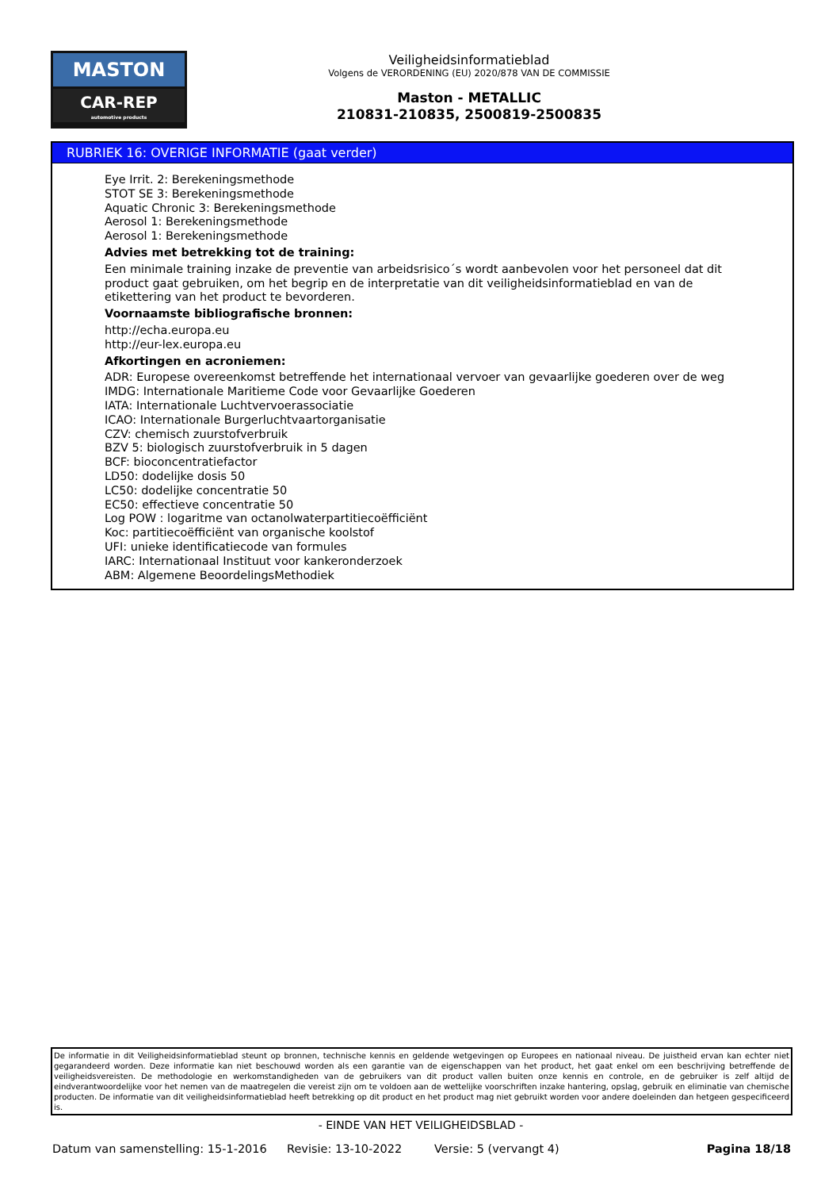MASTON
CAR-REP
automotive products
Veiligheidsinformatieblad
Volgens de VERORDENING (EU) 2020/878 VAN DE COMMISSIE
Maston - METALLIC
210831-210835, 2500819-2500835
RUBRIEK 16: OVERIGE INFORMATIE (gaat verder)
Eye Irrit. 2: Berekeningsmethode
STOT SE 3: Berekeningsmethode
Aquatic Chronic 3: Berekeningsmethode
Aerosol 1: Berekeningsmethode
Aerosol 1: Berekeningsmethode
Advies met betrekking tot de training:
Een minimale training inzake de preventie van arbeidsrisico´s wordt aanbevolen voor het personeel dat dit product gaat gebruiken, om het begrip en de interpretatie van dit veiligheidsinformatieblad en van de etikettering van het product te bevorderen.
Voornaamste bibliografische bronnen:
http://echa.europa.eu
http://eur-lex.europa.eu
Afkortingen en acroniemen:
ADR: Europese overeenkomst betreffende het internationaal vervoer van gevaarlijke goederen over de weg
IMDG: Internationale Maritieme Code voor Gevaarlijke Goederen
IATA: Internationale Luchtvervoerassociatie
ICAO: Internationale Burgerluchtvaartorganisatie
CZV: chemisch zuurstofverbruik
BZV 5: biologisch zuurstofverbruik in 5 dagen
BCF: bioconcentratiefactor
LD50: dodelijke dosis 50
LC50: dodelijke concentratie 50
EC50: effectieve concentratie 50
Log POW : logaritme van octanolwaterpartitiecoëfficiënt
Koc: partitiecoëfficiënt van organische koolstof
UFI: unieke identificatiecode van formules
IARC: Internationaal Instituut voor kankeronderzoek
ABM: Algemene BeoordelingsMethodiek
De informatie in dit Veiligheidsinformatieblad steunt op bronnen, technische kennis en geldende wetgevingen op Europees en nationaal niveau. De juistheid ervan kan echter niet gegarandeerd worden. Deze informatie kan niet beschouwd worden als een garantie van de eigenschappen van het product, het gaat enkel om een beschrijving betreffende de veiligheidsvereisten. De methodologie en werkomstandigheden van de gebruikers van dit product vallen buiten onze kennis en controle, en de gebruiker is zelf altijd de eindverantwoordelijke voor het nemen van de maatregelen die vereist zijn om te voldoen aan de wettelijke voorschriften inzake hantering, opslag, gebruik en eliminatie van chemische producten. De informatie van dit veiligheidsinformatieblad heeft betrekking op dit product en het product mag niet gebruikt worden voor andere doeleinden dan hetgeen gespecificeerd is.
- EINDE VAN HET VEILIGHEIDSBLAD -
Datum van samenstelling: 15-1-2016 Revisie: 13-10-2022 Versie: 5 (vervangt 4) Pagina 18/18